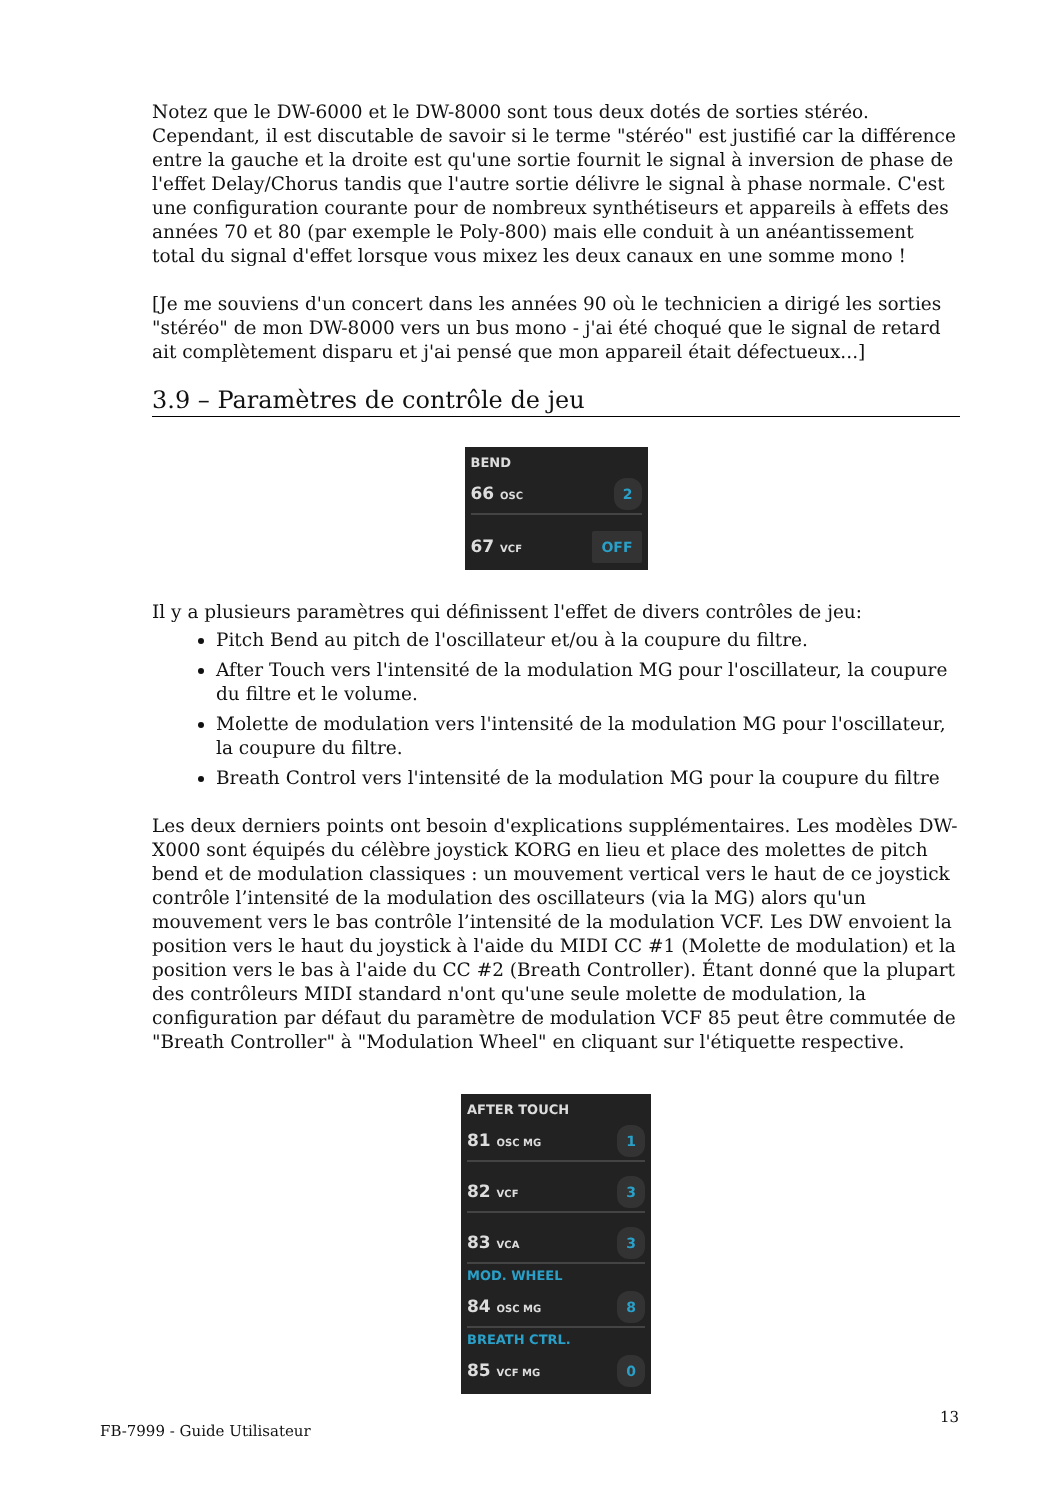Notez que le DW-6000 et le DW-8000 sont tous deux dotés de sorties stéréo. Cependant, il est discutable de savoir si le terme "stéréo" est justifié car la différence entre la gauche et la droite est qu'une sortie fournit le signal à inversion de phase de l'effet Delay/Chorus tandis que l'autre sortie délivre le signal à phase normale. C'est une configuration courante pour de nombreux synthétiseurs et appareils à effets des années 70 et 80 (par exemple le Poly-800) mais elle conduit à un anéantissement total du signal d'effet lorsque vous mixez les deux canaux en une somme mono !
[Je me souviens d'un concert dans les années 90 où le technicien a dirigé les sorties "stéréo" de mon DW-8000 vers un bus mono - j'ai été choqué que le signal de retard ait complètement disparu et j'ai pensé que mon appareil était défectueux...]
3.9 – Paramètres de contrôle de jeu
BEND
66 OSC 2
67 VCF OFF
Il y a plusieurs paramètres qui définissent l'effet de divers contrôles de jeu:
Pitch Bend au pitch de l'oscillateur et/ou à la coupure du filtre.
After Touch vers l'intensité de la modulation MG pour l'oscillateur, la coupure du filtre et le volume.
Molette de modulation vers l'intensité de la modulation MG pour l'oscillateur, la coupure du filtre.
Breath Control vers l'intensité de la modulation MG pour la coupure du filtre
Les deux derniers points ont besoin d'explications supplémentaires. Les modèles DW-X000 sont équipés du célèbre joystick KORG en lieu et place des molettes de pitch bend et de modulation classiques : un mouvement vertical vers le haut de ce joystick contrôle l’intensité de la modulation des oscillateurs (via la MG) alors qu'un mouvement vers le bas contrôle l’intensité de la modulation VCF. Les DW envoient la position vers le haut du joystick à l'aide du MIDI CC #1 (Molette de modulation) et la position vers le bas à l'aide du CC #2 (Breath Controller). Étant donné que la plupart des contrôleurs MIDI standard n'ont qu'une seule molette de modulation, la configuration par défaut du paramètre de modulation VCF 85 peut être commutée de "Breath Controller" à "Modulation Wheel" en cliquant sur l'étiquette respective.
AFTER TOUCH
81 OSC MG 1
82 VCF 3
83 VCA 3
MOD. WHEEL
84 OSC MG 8
BREATH CTRL.
85 VCF MG 0
FB-7999 - Guide Utilisateur
13